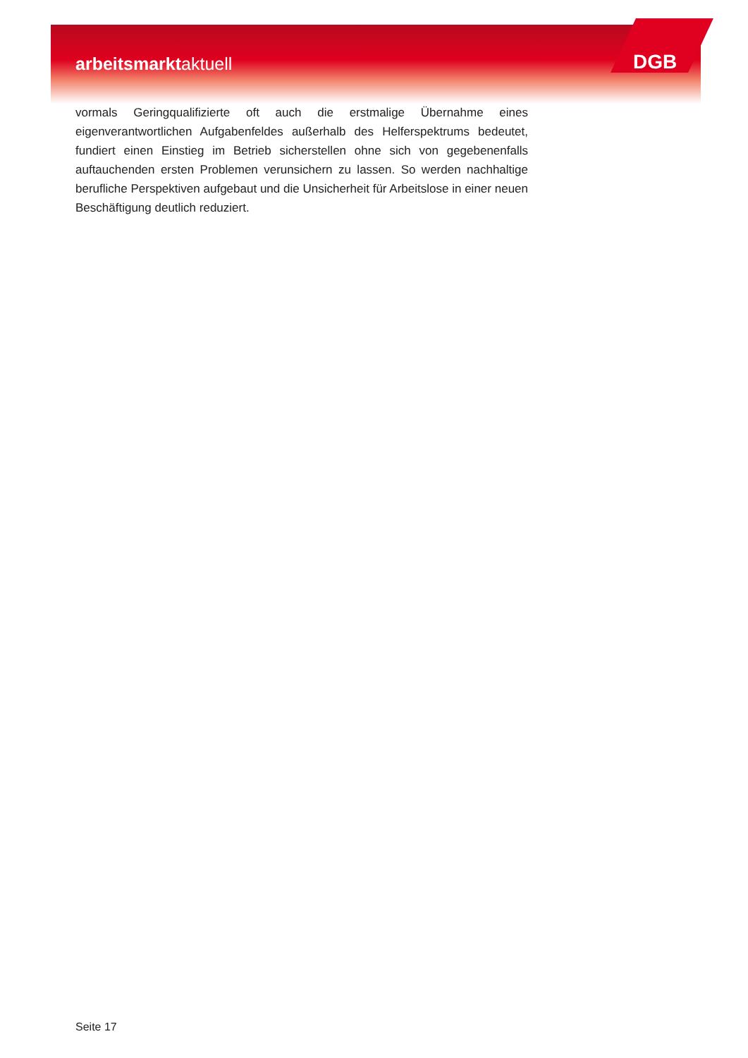DGB
arbeitsmarktaktuell
vormals Geringqualifizierte oft auch die erstmalige Übernahme eines eigenverantwortlichen Aufgabenfeldes außerhalb des Helferspektrums bedeutet, fundiert einen Einstieg im Betrieb sicherstellen ohne sich von gegebenenfalls auftauchenden ersten Problemen verunsichern zu lassen. So werden nachhaltige berufliche Perspektiven aufgebaut und die Unsicherheit für Arbeitslose in einer neuen Beschäftigung deutlich reduziert.
Seite 17